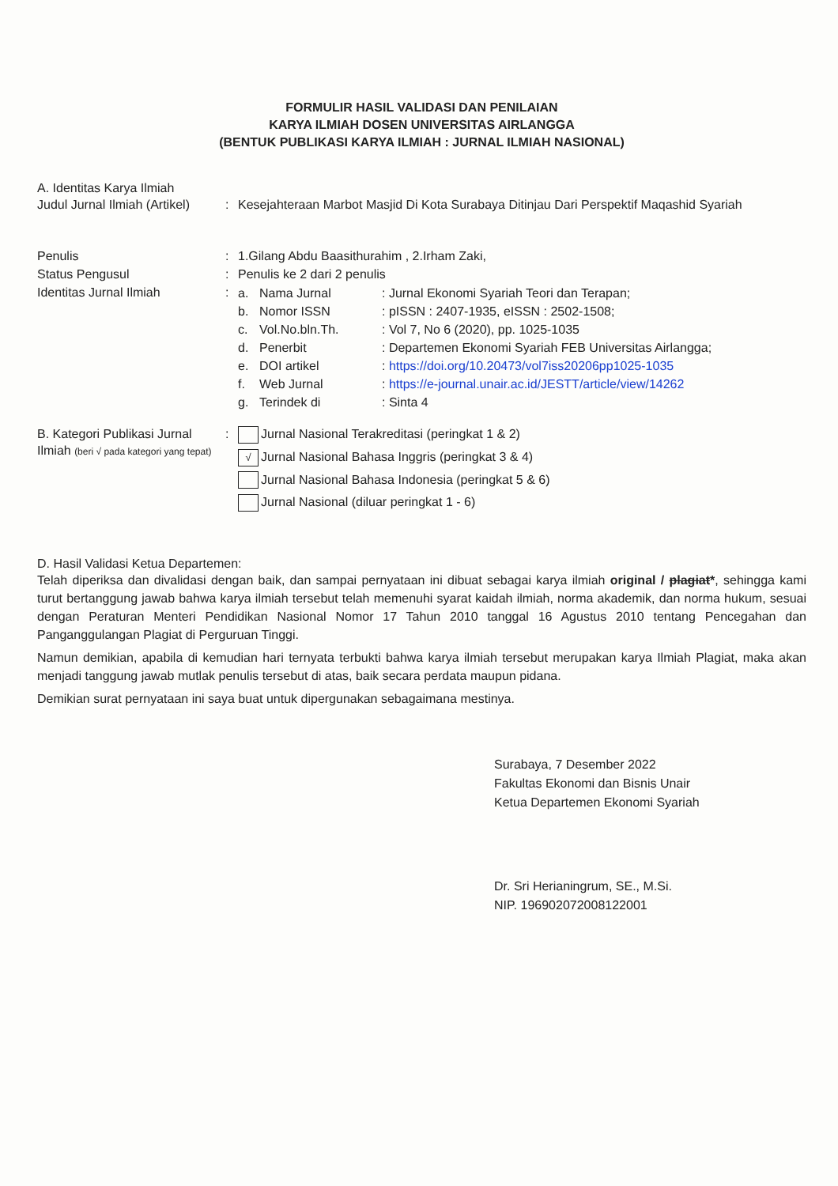FORMULIR HASIL VALIDASI DAN PENILAIAN
KARYA ILMIAH DOSEN UNIVERSITAS AIRLANGGA
(BENTUK PUBLIKASI KARYA ILMIAH : JURNAL ILMIAH NASIONAL)
A. Identitas Karya Ilmiah
| Judul Jurnal Ilmiah (Artikel) | : | Kesejahteraan Marbot Masjid Di Kota Surabaya Ditinjau Dari Perspektif Maqashid Syariah |
| Penulis | : | 1.Gilang Abdu Baasithurahim , 2.Irham Zaki, |
| Status Pengusul | : | Penulis ke 2 dari 2 penulis |
| Identitas Jurnal Ilmiah | : | / a. / Nama Jurnal / : Jurnal Ekonomi Syariah Teori dan Terapan; / / b. / Nomor ISSN / : pISSN : 2407-1935, eISSN : 2502-1508; / / c. / Vol.No.bln.Th. / : Vol 7, No 6 (2020), pp. 1025-1035 / / d. / Penerbit / : Departemen Ekonomi Syariah FEB Universitas Airlangga; / / e. / DOI artikel / : https://doi.org/10.20473/vol7iss20206pp1025-1035 / / f. / Web Jurnal / : https://e-journal.unair.ac.id/JESTT/article/view/14262 / / g. / Terindek di / : Sinta 4 / |
| B. Kategori Publikasi Jurnal Ilmiah (beri √ pada kategori yang tepat) | : | Jurnal Nasional Terakreditasi (peringkat 1 & 2) √ Jurnal Nasional Bahasa Inggris (peringkat 3 & 4) Jurnal Nasional Bahasa Indonesia (peringkat 5 & 6) Jurnal Nasional (diluar peringkat 1 - 6) |
D. Hasil Validasi Ketua Departemen:
Telah diperiksa dan divalidasi dengan baik, dan sampai pernyataan ini dibuat sebagai karya ilmiah original / plagiat*, sehingga kami turut bertanggung jawab bahwa karya ilmiah tersebut telah memenuhi syarat kaidah ilmiah, norma akademik, dan norma hukum, sesuai dengan Peraturan Menteri Pendidikan Nasional Nomor 17 Tahun 2010 tanggal 16 Agustus 2010 tentang Pencegahan dan Panganggulangan Plagiat di Perguruan Tinggi.
Namun demikian, apabila di kemudian hari ternyata terbukti bahwa karya ilmiah tersebut merupakan karya Ilmiah Plagiat, maka akan menjadi tanggung jawab mutlak penulis tersebut di atas, baik secara perdata maupun pidana.
Demikian surat pernyataan ini saya buat untuk dipergunakan sebagaimana mestinya.
Surabaya, 7 Desember 2022
Fakultas Ekonomi dan Bisnis Unair
Ketua Departemen Ekonomi Syariah
Dr. Sri Herianingrum, SE., M.Si.
NIP. 196902072008122001